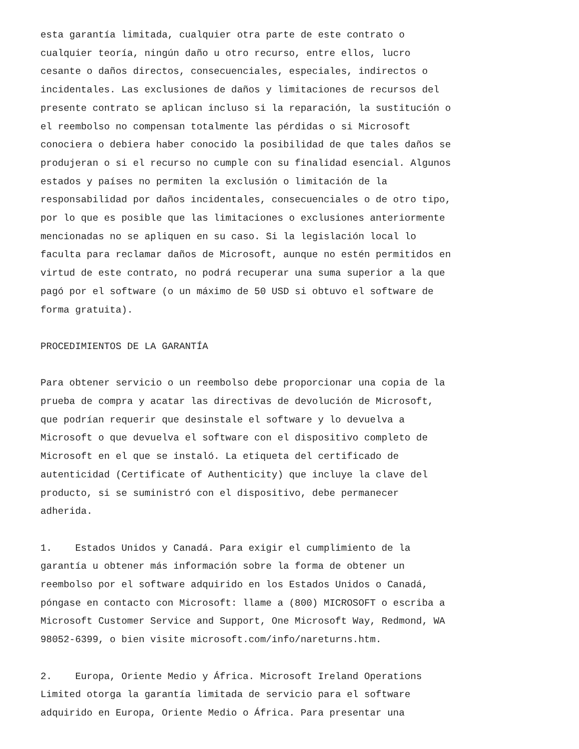esta garantía limitada, cualquier otra parte de este contrato o cualquier teoría, ningún daño u otro recurso, entre ellos, lucro cesante o daños directos, consecuenciales, especiales, indirectos o incidentales. Las exclusiones de daños y limitaciones de recursos del presente contrato se aplican incluso si la reparación, la sustitución o el reembolso no compensan totalmente las pérdidas o si Microsoft conociera o debiera haber conocido la posibilidad de que tales daños se produjeran o si el recurso no cumple con su finalidad esencial. Algunos estados y países no permiten la exclusión o limitación de la responsabilidad por daños incidentales, consecuenciales o de otro tipo, por lo que es posible que las limitaciones o exclusiones anteriormente mencionadas no se apliquen en su caso. Si la legislación local lo faculta para reclamar daños de Microsoft, aunque no estén permitidos en virtud de este contrato, no podrá recuperar una suma superior a la que pagó por el software (o un máximo de 50 USD si obtuvo el software de forma gratuita).
PROCEDIMIENTOS DE LA GARANTÍA
Para obtener servicio o un reembolso debe proporcionar una copia de la prueba de compra y acatar las directivas de devolución de Microsoft, que podrían requerir que desinstale el software y lo devuelva a Microsoft o que devuelva el software con el dispositivo completo de Microsoft en el que se instaló. La etiqueta del certificado de autenticidad (Certificate of Authenticity) que incluye la clave del producto, si se suministró con el dispositivo, debe permanecer adherida.
1. Estados Unidos y Canadá. Para exigir el cumplimiento de la garantía u obtener más información sobre la forma de obtener un reembolso por el software adquirido en los Estados Unidos o Canadá, póngase en contacto con Microsoft: llame a (800) MICROSOFT o escriba a Microsoft Customer Service and Support, One Microsoft Way, Redmond, WA 98052-6399, o bien visite microsoft.com/info/nareturns.htm.
2. Europa, Oriente Medio y África. Microsoft Ireland Operations Limited otorga la garantía limitada de servicio para el software adquirido en Europa, Oriente Medio o África. Para presentar una